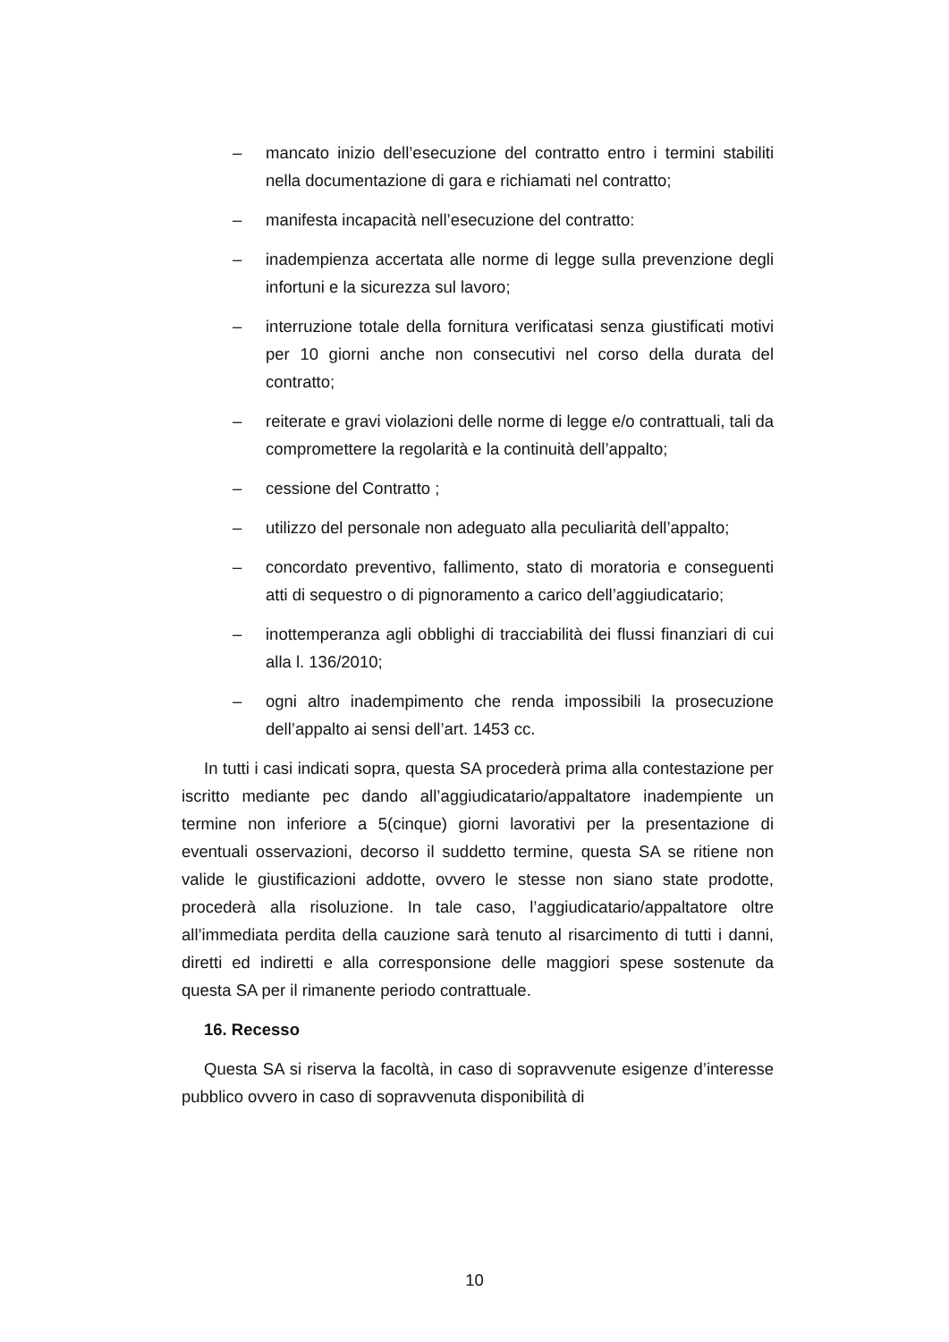– mancato inizio dell’esecuzione del contratto entro i termini stabiliti nella documentazione di gara e richiamati nel contratto;
– manifesta incapacità nell’esecuzione del contratto:
– inadempienza accertata alle norme di legge sulla prevenzione degli infortuni e la sicurezza sul lavoro;
– interruzione totale della fornitura verificatasi senza giustificati motivi per 10 giorni anche non consecutivi nel corso della durata del contratto;
– reiterate e gravi violazioni delle norme di legge e/o contrattuali, tali da compromettere la regolarità e la continuità dell’appalto;
– cessione del Contratto ;
– utilizzo del personale non adeguato alla peculiarità dell’appalto;
– concordato preventivo, fallimento, stato di moratoria e conseguenti atti di sequestro o di pignoramento a carico dell’aggiudicatario;
– inottemperanza agli obblighi di tracciabilità dei flussi finanziari di cui alla l. 136/2010;
– ogni altro inadempimento che renda impossibili la prosecuzione dell’appalto ai sensi dell’art. 1453 cc.
In tutti i casi indicati sopra, questa SA procederà prima alla contestazione per iscritto mediante pec dando all’aggiudicatario/appaltatore inadempiente un termine non inferiore a 5(cinque) giorni lavorativi per la presentazione di eventuali osservazioni, decorso il suddetto termine, questa SA se ritiene non valide le giustificazioni addotte, ovvero le stesse non siano state prodotte, procederà alla risoluzione. In tale caso, l’aggiudicatario/appaltatore oltre all’immediata perdita della cauzione sarà tenuto al risarcimento di tutti i danni, diretti ed indiretti e alla corresponsione delle maggiori spese sostenute da questa SA per il rimanente periodo contrattuale.
16. Recesso
Questa SA si riserva la facoltà, in caso di sopravvenute esigenze d’interesse pubblico ovvero in caso di sopravvenuta disponibilità di
10